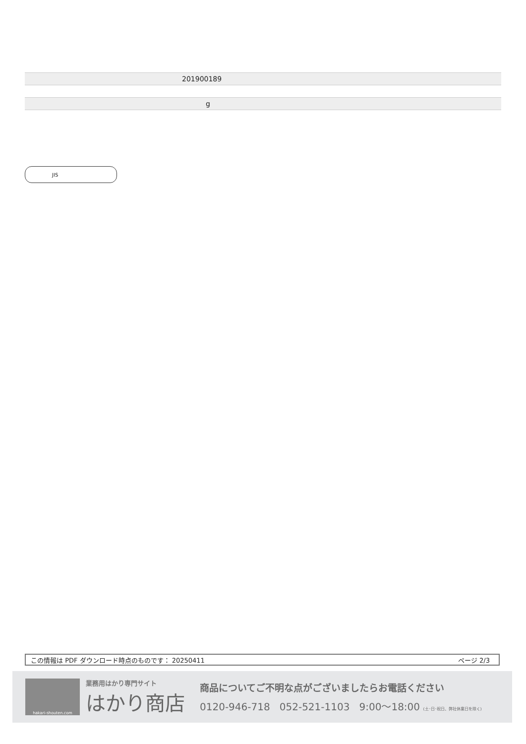| 201900189 |
| g |
JIS
この情報は PDF ダウンロード時点のものです： 20250411 ページ 2/3
hakari-shouten.com
業務用はかり専門サイト
はかり商店
商品についてご不明な点がございましたらお電話ください
0120-946-718 052-521-1103 9:00〜18:00 (土･日･祝日、弊社休業日を除く)